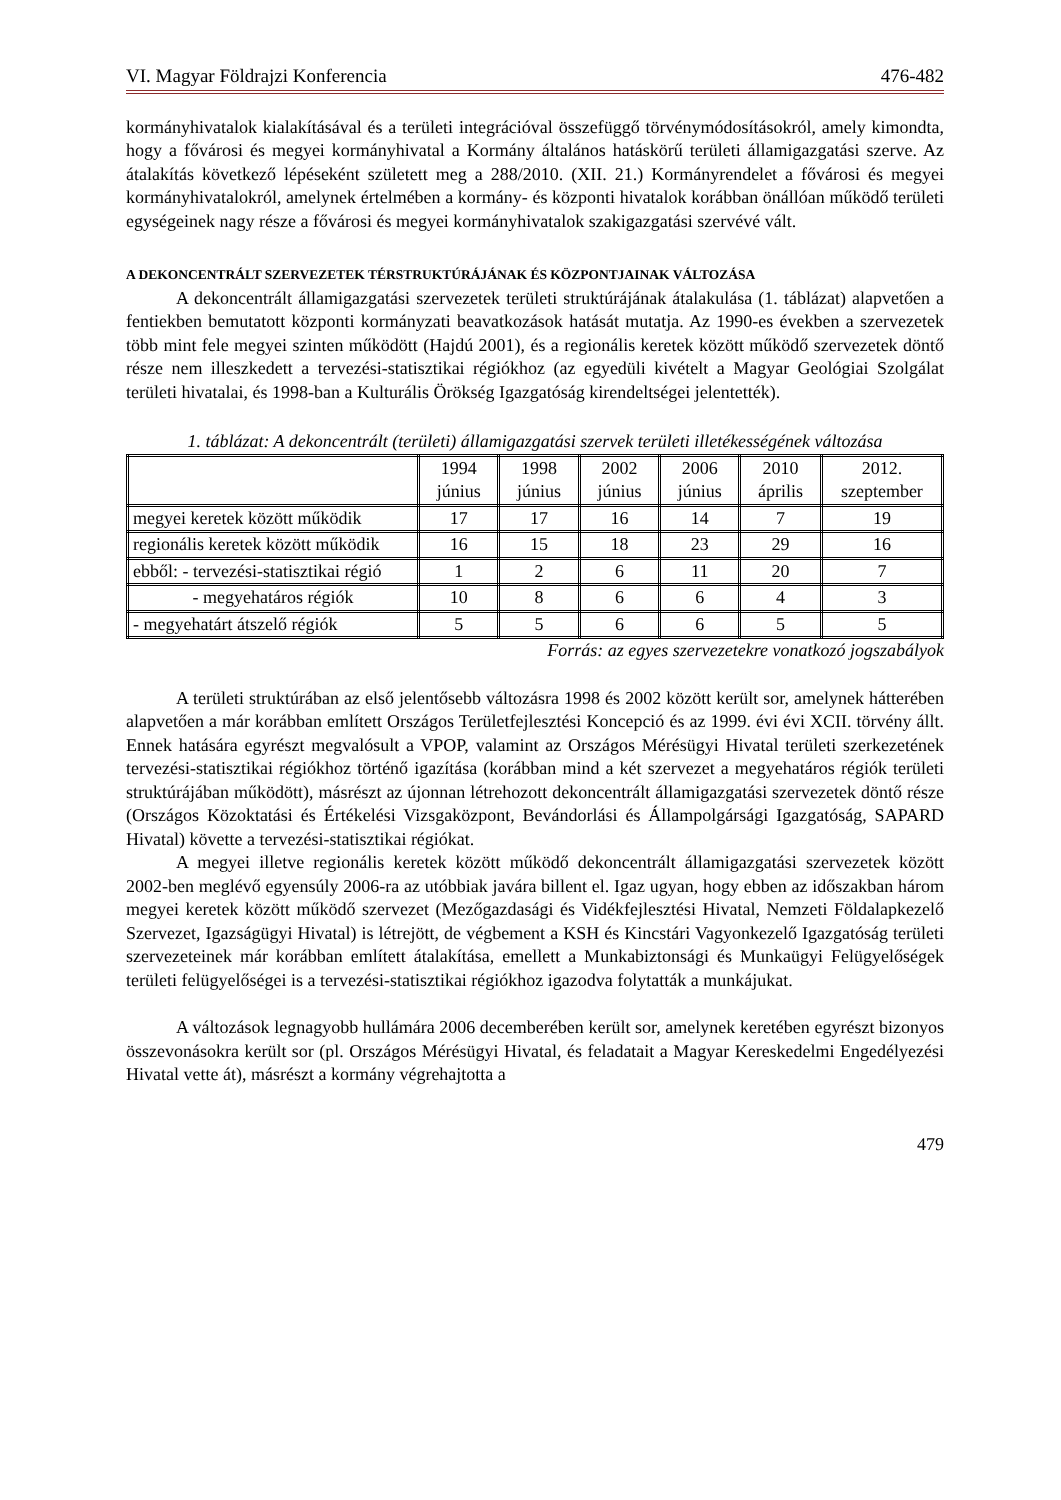VI. Magyar Földrajzi Konferencia 476-482
kormányhivatalok kialakításával és a területi integrációval összefüggő törvénymódosításokról, amely kimondta, hogy a fővárosi és megyei kormányhivatal a Kormány általános hatáskörű területi államigazgatási szerve. Az átalakítás következő lépéseként született meg a 288/2010. (XII. 21.) Kormányrendelet a fővárosi és megyei kormányhivatalokról, amelynek értelmében a kormány- és központi hivatalok korábban önállóan működő területi egységeinek nagy része a fővárosi és megyei kormányhivatalok szakigazgatási szervévé vált.
A DEKONCENTRÁLT SZERVEZETEK TÉRSTRUKTÚRÁJÁNAK ÉS KÖZPONTJAINAK VÁLTOZÁSA
A dekoncentrált államigazgatási szervezetek területi struktúrájának átalakulása (1. táblázat) alapvetően a fentiekben bemutatott központi kormányzati beavatkozások hatását mutatja. Az 1990-es években a szervezetek több mint fele megyei szinten működött (Hajdú 2001), és a regionális keretek között működő szervezetek döntő része nem illeszkedett a tervezési-statisztikai régiókhoz (az egyedüli kivételt a Magyar Geológiai Szolgálat területi hivatalai, és 1998-ban a Kulturális Örökség Igazgatóság kirendeltségei jelentették).
1. táblázat: A dekoncentrált (területi) államigazgatási szervek területi illetékességének változása
| | 1994 június | 1998 június | 2002 június | 2006 június | 2010 április | 2012. szeptember |
| --- | --- | --- | --- | --- | --- | --- |
| megyei keretek között működik | 17 | 17 | 16 | 14 | 7 | 19 |
| regionális keretek között működik | 16 | 15 | 18 | 23 | 29 | 16 |
| ebből: - tervezési-statisztikai régió | 1 | 2 | 6 | 11 | 20 | 7 |
| - megyehatáros régiók | 10 | 8 | 6 | 6 | 4 | 3 |
| - megyehatárt átszelő régiók | 5 | 5 | 6 | 6 | 5 | 5 |
Forrás: az egyes szervezetekre vonatkozó jogszabályok
A területi struktúrában az első jelentősebb változásra 1998 és 2002 között került sor, amelynek hátterében alapvetően a már korábban említett Országos Területfejlesztési Koncepció és az 1999. évi évi XCII. törvény állt. Ennek hatására egyrészt megvalósult a VPOP, valamint az Országos Mérésügyi Hivatal területi szerkezetének tervezési-statisztikai régiókhoz történő igazítása (korábban mind a két szervezet a megyehatáros régiók területi struktúrájában működött), másrészt az újonnan létrehozott dekoncentrált államigazgatási szervezetek döntő része (Országos Közoktatási és Értékelési Vizsgaközpont, Bevándorlási és Állampolgársági Igazgatóság, SAPARD Hivatal) követte a tervezési-statisztikai régiókat.
A megyei illetve regionális keretek között működő dekoncentrált államigazgatási szervezetek között 2002-ben meglévő egyensúly 2006-ra az utóbbiak javára billent el. Igaz ugyan, hogy ebben az időszakban három megyei keretek között működő szervezet (Mezőgazdasági és Vidékfejlesztési Hivatal, Nemzeti Földalapkezelő Szervezet, Igazságügyi Hivatal) is létrejött, de végbement a KSH és Kincstári Vagyonkezelő Igazgatóság területi szervezeteinek már korábban említett átalakítása, emellett a Munkabiztonsági és Munkaügyi Felügyelőségek területi felügyelőségei is a tervezési-statisztikai régiókhoz igazodva folytatták a munkájukat.
A változások legnagyobb hullámára 2006 decemberében került sor, amelynek keretében egyrészt bizonyos összevonásokra került sor (pl. Országos Mérésügyi Hivatal, és feladatait a Magyar Kereskedelmi Engedélyezési Hivatal vette át), másrészt a kormány végrehajtotta a
479